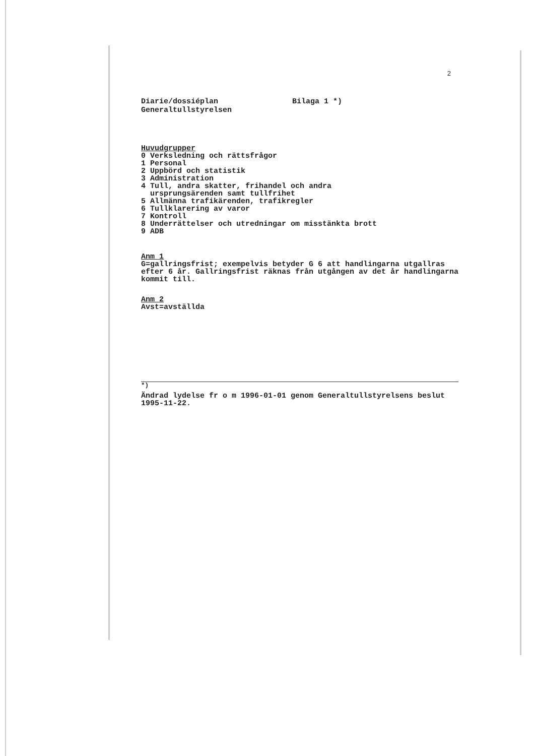2
Diarie/dossiéplan
Generaltullstyrelsen
Bilaga 1 *)
Huvudgrupper
0 Verksledning och rättsfrågor
1 Personal
2 Uppbörd och statistik
3 Administration
4 Tull, andra skatter, frihandel och andra
ursprungsärenden samt tullfrihet
5 Allmänna trafikärenden, trafikregler
6 Tullklarering av varor
7 Kontroll
8 Underrättelser och utredningar om misstänkta brott
9 ADB
Anm 1
G=gallringsfrist; exempelvis betyder G 6 att handlingarna utgallras efter 6 år. Gallringsfrist räknas från utgången av det år handlingarna kommit till.
Anm 2
Avst=avställda
<sup>*)</sup>
Ändrad lydelse fr o m 1996-01-01 genom Generaltullstyrelsens beslut 1995-11-22.